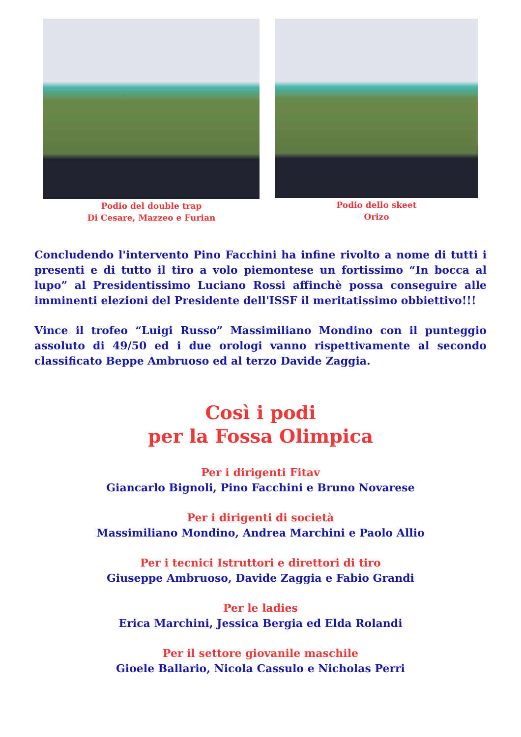Podio del double trap
Di Cesare, Mazzeo e Furian
Podio dello skeet
Orizo
Concludendo l'intervento Pino Facchini ha infine rivolto a nome di tutti i presenti e di tutto il tiro a volo piemontese un fortissimo “In bocca al lupo” al Presidentissimo Luciano Rossi affinchè possa conseguire alle imminenti elezioni del Presidente dell'ISSF il meritatissimo obbiettivo!!!
Vince il trofeo “Luigi Russo” Massimiliano Mondino con il punteggio assoluto di 49/50 ed i due orologi vanno rispettivamente al secondo classificato Beppe Ambruoso ed al terzo Davide Zaggia.
Così i podi
per la Fossa Olimpica
Per i dirigenti Fitav
Giancarlo Bignoli, Pino Facchini e Bruno Novarese
Per i dirigenti di società
Massimiliano Mondino, Andrea Marchini e Paolo Allio
Per i tecnici Istruttori e direttori di tiro
Giuseppe Ambruoso, Davide Zaggia e Fabio Grandi
Per le ladies
Erica Marchini, Jessica Bergia ed Elda Rolandi
Per il settore giovanile maschile
Gioele Ballario, Nicola Cassulo e Nicholas Perri